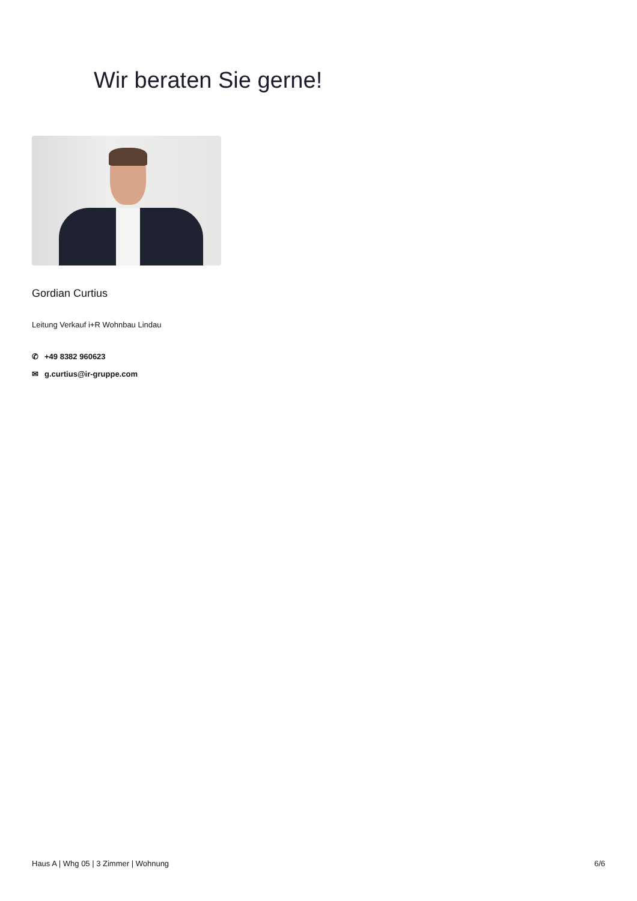Wir beraten Sie gerne!
Gordian Curtius
Leitung Verkauf i+R Wohnbau Lindau
✆ +49 8382 960623
✉ g.curtius@ir-gruppe.com
Haus A | Whg 05 | 3 Zimmer | Wohnung 6/6